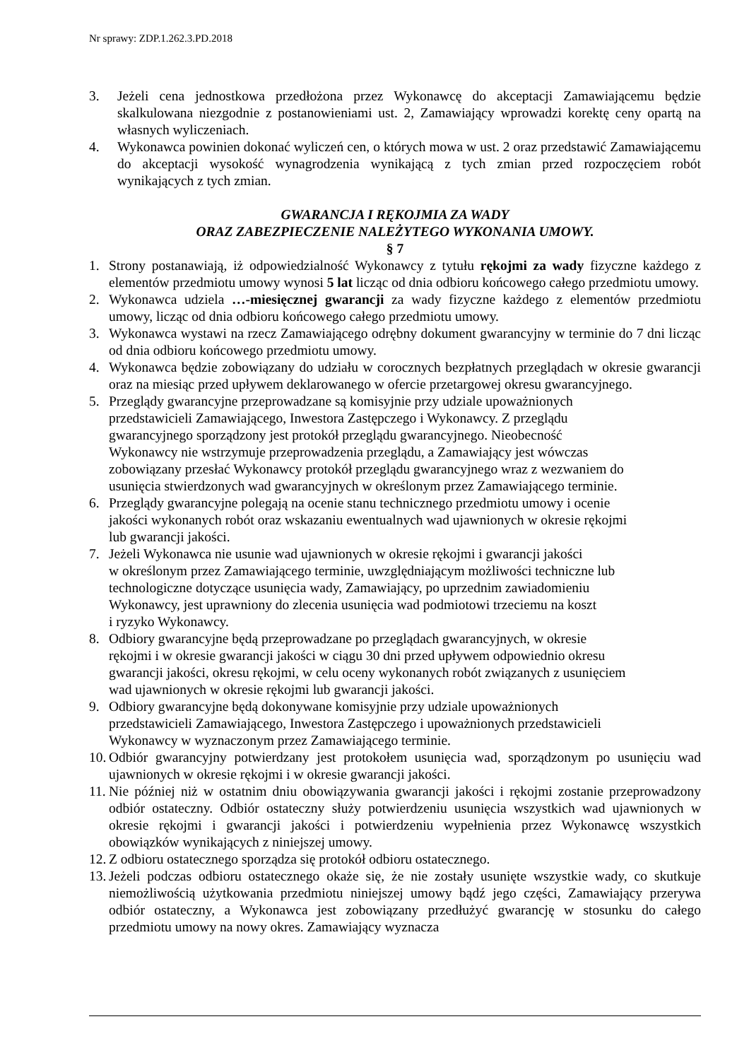Nr sprawy: ZDP.1.262.3.PD.2018
3. Jeżeli cena jednostkowa przedłożona przez Wykonawcę do akceptacji Zamawiającemu będzie skalkulowana niezgodnie z postanowieniami ust. 2, Zamawiający wprowadzi korektę ceny opartą na własnych wyliczeniach.
4. Wykonawca powinien dokonać wyliczeń cen, o których mowa w ust. 2 oraz przedstawić Zamawiającemu do akceptacji wysokość wynagrodzenia wynikającą z tych zmian przed rozpoczęciem robót wynikających z tych zmian.
GWARANCJA I RĘKOJMIA ZA WADY
ORAZ ZABEZPIECZENIE NALEŻYTEGO WYKONANIA UMOWY.
§ 7
1. Strony postanawiają, iż odpowiedzialność Wykonawcy z tytułu rękojmi za wady fizyczne każdego z elementów przedmiotu umowy wynosi 5 lat licząc od dnia odbioru końcowego całego przedmiotu umowy.
2. Wykonawca udziela …-miesięcznej gwarancji za wady fizyczne każdego z elementów przedmiotu umowy, licząc od dnia odbioru końcowego całego przedmiotu umowy.
3. Wykonawca wystawi na rzecz Zamawiającego odrębny dokument gwarancyjny w terminie do 7 dni licząc od dnia odbioru końcowego przedmiotu umowy.
4. Wykonawca będzie zobowiązany do udziału w corocznych bezpłatnych przeglądach w okresie gwarancji oraz na miesiąc przed upływem deklarowanego w ofercie przetargowej okresu gwarancyjnego.
5. Przeglądy gwarancyjne przeprowadzane są komisyjnie przy udziale upoważnionych
przedstawicieli Zamawiającego, Inwestora Zastępczego i Wykonawcy. Z przeglądu
gwarancyjnego sporządzony jest protokół przeglądu gwarancyjnego. Nieobecność
Wykonawcy nie wstrzymuje przeprowadzenia przeglądu, a Zamawiający jest wówczas
zobowiązany przesłać Wykonawcy protokół przeglądu gwarancyjnego wraz z wezwaniem do
usunięcia stwierdzonych wad gwarancyjnych w określonym przez Zamawiającego terminie.
6. Przeglądy gwarancyjne polegają na ocenie stanu technicznego przedmiotu umowy i ocenie
jakości wykonanych robót oraz wskazaniu ewentualnych wad ujawnionych w okresie rękojmi
lub gwarancji jakości.
7. Jeżeli Wykonawca nie usunie wad ujawnionych w okresie rękojmi i gwarancji jakości
w określonym przez Zamawiającego terminie, uwzględniającym możliwości techniczne lub
technologiczne dotyczące usunięcia wady, Zamawiający, po uprzednim zawiadomieniu
Wykonawcy, jest uprawniony do zlecenia usunięcia wad podmiotowi trzeciemu na koszt
i ryzyko Wykonawcy.
8. Odbiory gwarancyjne będą przeprowadzane po przeglądach gwarancyjnych, w okresie
rękojmi i w okresie gwarancji jakości w ciągu 30 dni przed upływem odpowiednio okresu
gwarancji jakości, okresu rękojmi, w celu oceny wykonanych robót związanych z usunięciem
wad ujawnionych w okresie rękojmi lub gwarancji jakości.
9. Odbiory gwarancyjne będą dokonywane komisyjnie przy udziale upoważnionych
przedstawicieli Zamawiającego, Inwestora Zastępczego i upoważnionych przedstawicieli
Wykonawcy w wyznaczonym przez Zamawiającego terminie.
10. Odbiór gwarancyjny potwierdzany jest protokołem usunięcia wad, sporządzonym po usunięciu wad ujawnionych w okresie rękojmi i w okresie gwarancji jakości.
11. Nie później niż w ostatnim dniu obowiązywania gwarancji jakości i rękojmi zostanie przeprowadzony odbiór ostateczny. Odbiór ostateczny służy potwierdzeniu usunięcia wszystkich wad ujawnionych w okresie rękojmi i gwarancji jakości i potwierdzeniu wypełnienia przez Wykonawcę wszystkich obowiązków wynikających z niniejszej umowy.
12. Z odbioru ostatecznego sporządza się protokół odbioru ostatecznego.
13. Jeżeli podczas odbioru ostatecznego okaże się, że nie zostały usunięte wszystkie wady, co skutkuje niemożliwością użytkowania przedmiotu niniejszej umowy bądź jego części, Zamawiający przerywa odbiór ostateczny, a Wykonawca jest zobowiązany przedłużyć gwarancję w stosunku do całego przedmiotu umowy na nowy okres. Zamawiający wyznacza